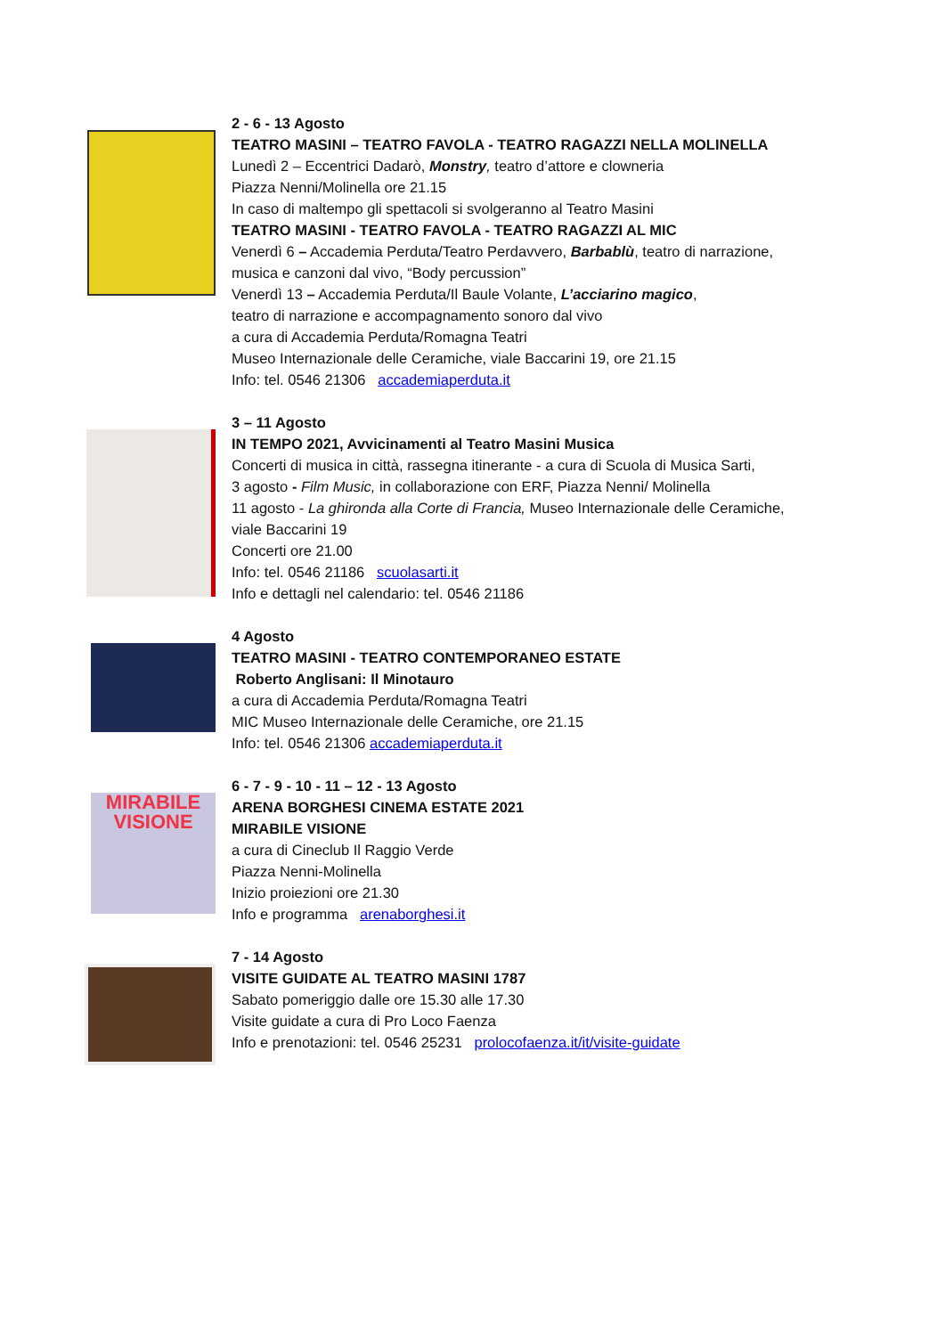2 - 6 - 13 Agosto
TEATRO MASINI – TEATRO FAVOLA - TEATRO RAGAZZI NELLA MOLINELLA
Lunedì 2 – Eccentrici Dadarò, Monstry, teatro d’attore e clowneria
Piazza Nenni/Molinella ore 21.15
In caso di maltempo gli spettacoli si svolgeranno al Teatro Masini
TEATRO MASINI - TEATRO FAVOLA - TEATRO RAGAZZI AL MIC
Venerdì 6 – Accademia Perduta/Teatro Perdavvero, Barbablù, teatro di narrazione,
musica e canzoni dal vivo, “Body percussion”
Venerdì 13 – Accademia Perduta/Il Baule Volante, L’acciarino magico,
teatro di narrazione e accompagnamento sonoro dal vivo
a cura di Accademia Perduta/Romagna Teatri
Museo Internazionale delle Ceramiche, viale Baccarini 19, ore 21.15
Info: tel. 0546 21306 accademiaperduta.it
3 – 11 Agosto
IN TEMPO 2021, Avvicinamenti al Teatro Masini Musica
Concerti di musica in città, rassegna itinerante - a cura di Scuola di Musica Sarti,
3 agosto - Film Music, in collaborazione con ERF, Piazza Nenni/ Molinella
11 agosto - La ghironda alla Corte di Francia, Museo Internazionale delle Ceramiche,
viale Baccarini 19
Concerti ore 21.00
Info: tel. 0546 21186 scuolasarti.it
Info e dettagli nel calendario: tel. 0546 21186
4 Agosto
TEATRO MASINI - TEATRO CONTEMPORANEO ESTATE
Roberto Anglisani: Il Minotauro
a cura di Accademia Perduta/Romagna Teatri
MIC Museo Internazionale delle Ceramiche, ore 21.15
Info: tel. 0546 21306 accademiaperduta.it
MIRABILE
VISIONE
6 - 7 - 9 - 10 - 11 – 12 - 13 Agosto
ARENA BORGHESI CINEMA ESTATE 2021
MIRABILE VISIONE
a cura di Cineclub Il Raggio Verde
Piazza Nenni-Molinella
Inizio proiezioni ore 21.30
Info e programma arenaborghesi.it
7 - 14 Agosto
VISITE GUIDATE AL TEATRO MASINI 1787
Sabato pomeriggio dalle ore 15.30 alle 17.30
Visite guidate a cura di Pro Loco Faenza
Info e prenotazioni: tel. 0546 25231 prolocofaenza.it/it/visite-guidate